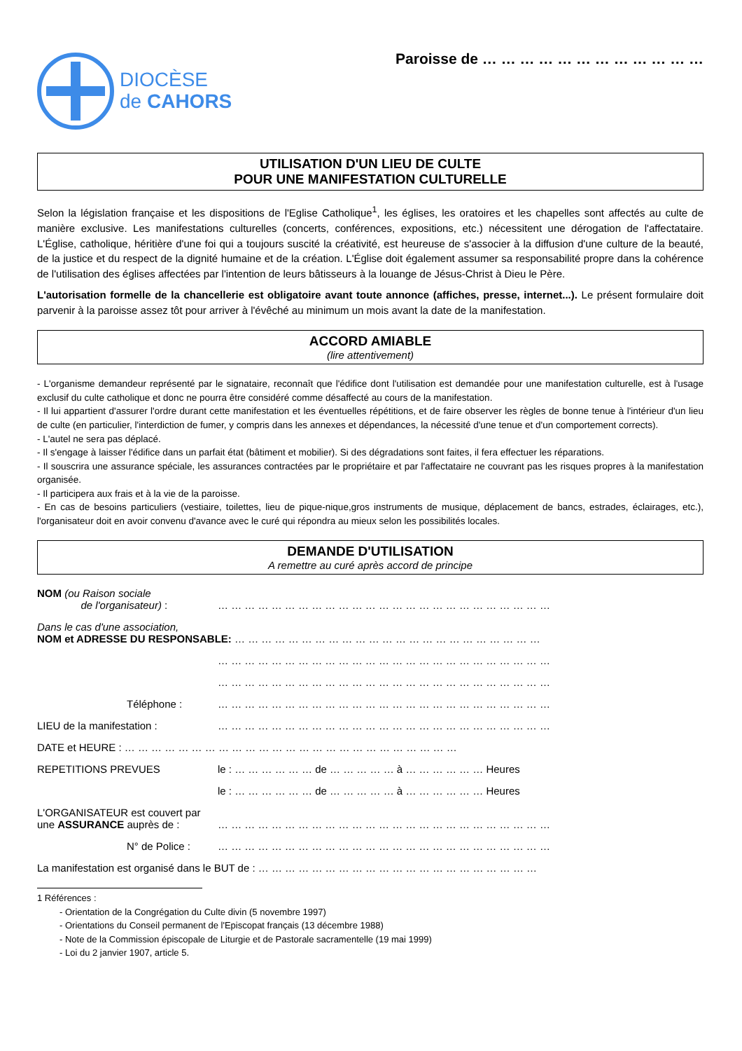DIOCÈSE
de CAHORS
Paroisse de … … … … … … … … … … … …
UTILISATION D'UN LIEU DE CULTE
POUR UNE MANIFESTATION CULTURELLE
Selon la législation française et les dispositions de l'Eglise Catholique<sup>1</sup>, les églises, les oratoires et les chapelles sont affectés au culte de manière exclusive. Les manifestations culturelles (concerts, conférences, expositions, etc.) nécessitent une dérogation de l'affectataire. L'Église, catholique, héritière d'une foi qui a toujours suscité la créativité, est heureuse de s'associer à la diffusion d'une culture de la beauté, de la justice et du respect de la dignité humaine et de la création. L'Église doit également assumer sa responsabilité propre dans la cohérence de l'utilisation des églises affectées par l'intention de leurs bâtisseurs à la louange de Jésus-Christ à Dieu le Père.
L'autorisation formelle de la chancellerie est obligatoire avant toute annonce (affiches, presse, internet...). Le présent formulaire doit parvenir à la paroisse assez tôt pour arriver à l'évêché au minimum un mois avant la date de la manifestation.
ACCORD AMIABLE
(lire attentivement)
- L'organisme demandeur représenté par le signataire, reconnaît que l'édifice dont l'utilisation est demandée pour une manifestation culturelle, est à l'usage exclusif du culte catholique et donc ne pourra être considéré comme désaffecté au cours de la manifestation.
- Il lui appartient d'assurer l'ordre durant cette manifestation et les éventuelles répétitions, et de faire observer les règles de bonne tenue à l'intérieur d'un lieu de culte (en particulier, l'interdiction de fumer, y compris dans les annexes et dépendances, la nécessité d'une tenue et d'un comportement corrects).
- L'autel ne sera pas déplacé.
- Il s'engage à laisser l'édifice dans un parfait état (bâtiment et mobilier). Si des dégradations sont faites, il fera effectuer les réparations.
- Il souscrira une assurance spéciale, les assurances contractées par le propriétaire et par l'affectataire ne couvrant pas les risques propres à la manifestation organisée.
- Il participera aux frais et à la vie de la paroisse.
- En cas de besoins particuliers (vestiaire, toilettes, lieu de pique-nique,gros instruments de musique, déplacement de bancs, estrades, éclairages, etc.), l'organisateur doit en avoir convenu d'avance avec le curé qui répondra au mieux selon les possibilités locales.
DEMANDE D'UTILISATION
A remettre au curé après accord de principe
NOM (ou Raison sociale
de l'organisateur) :
… … … … … … … … … … … … … … … … … … … … … … … … …
Dans le cas d'une association,
NOM et ADRESSE DU RESPONSABLE: … … … … … … … … … … … … … … … … … … … … … … …
… … … … … … … … … … … … … … … … … … … … … … … … …
… … … … … … … … … … … … … … … … … … … … … … … … …
Téléphone : … … … … … … … … … … … … … … … … … … … … … … … … …
LIEU de la manifestation : … … … … … … … … … … … … … … … … … … … … … … … … …
DATE et HEURE : … … … … … … … … … … … … … … … … … … … … … … … … …
REPETITIONS PREVUES le : … … … … … … de … … … … … à … … … … … … Heures
le : … … … … … … de … … … … … à … … … … … … Heures
L'ORGANISATEUR est couvert par une ASSURANCE auprès de :
… … … … … … … … … … … … … … … … … … … … … … … … …
N° de Police : … … … … … … … … … … … … … … … … … … … … … … … … …
La manifestation est organisé dans le BUT de : … … … … … … … … … … … … … … … … … … … … …
1 Références :
- Orientation de la Congrégation du Culte divin (5 novembre 1997)
- Orientations du Conseil permanent de l'Episcopat français (13 décembre 1988)
- Note de la Commission épiscopale de Liturgie et de Pastorale sacramentelle (19 mai 1999)
- Loi du 2 janvier 1907, article 5.